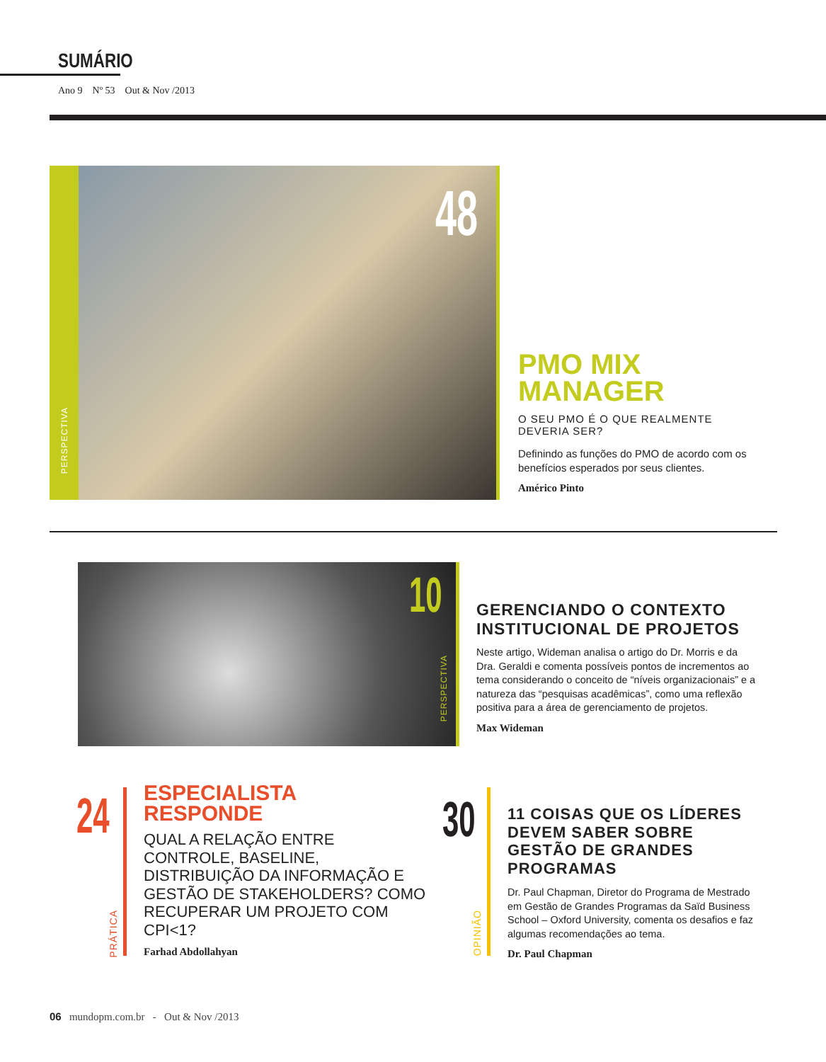SUMÁRIO
Ano 9 Nº 53 Out & Nov /2013
PERSPECTIVA
48
PMO MIX
MANAGER
O SEU PMO É O QUE REALMENTE DEVERIA SER?
Definindo as funções do PMO de acordo com os benefícios esperados por seus clientes.
Américo Pinto
10
PERSPECTIVA
GERENCIANDO O CONTEXTO INSTITUCIONAL DE PROJETOS
Neste artigo, Wideman analisa o artigo do Dr. Morris e da Dra. Geraldi e comenta possíveis pontos de incrementos ao tema considerando o conceito de “níveis organizacionais” e a natureza das “pesquisas acadêmicas”, como uma reflexão positiva para a área de gerenciamento de projetos.
Max Wideman
24
PRÁTICA
ESPECIALISTA
RESPONDE
QUAL A RELAÇÃO ENTRE CONTROLE, BASELINE, DISTRIBUIÇÃO DA INFORMAÇÃO E GESTÃO DE STAKEHOLDERS? COMO RECUPERAR UM PROJETO COM CPI<1?
Farhad Abdollahyan
30
OPINIÃO
11 COISAS QUE OS LÍDERES DEVEM SABER SOBRE GESTÃO DE GRANDES PROGRAMAS
Dr. Paul Chapman, Diretor do Programa de Mestrado em Gestão de Grandes Programas da Saïd Business School – Oxford University, comenta os desafios e faz algumas recomendações ao tema.
Dr. Paul Chapman
06 mundopm.com.br - Out & Nov /2013